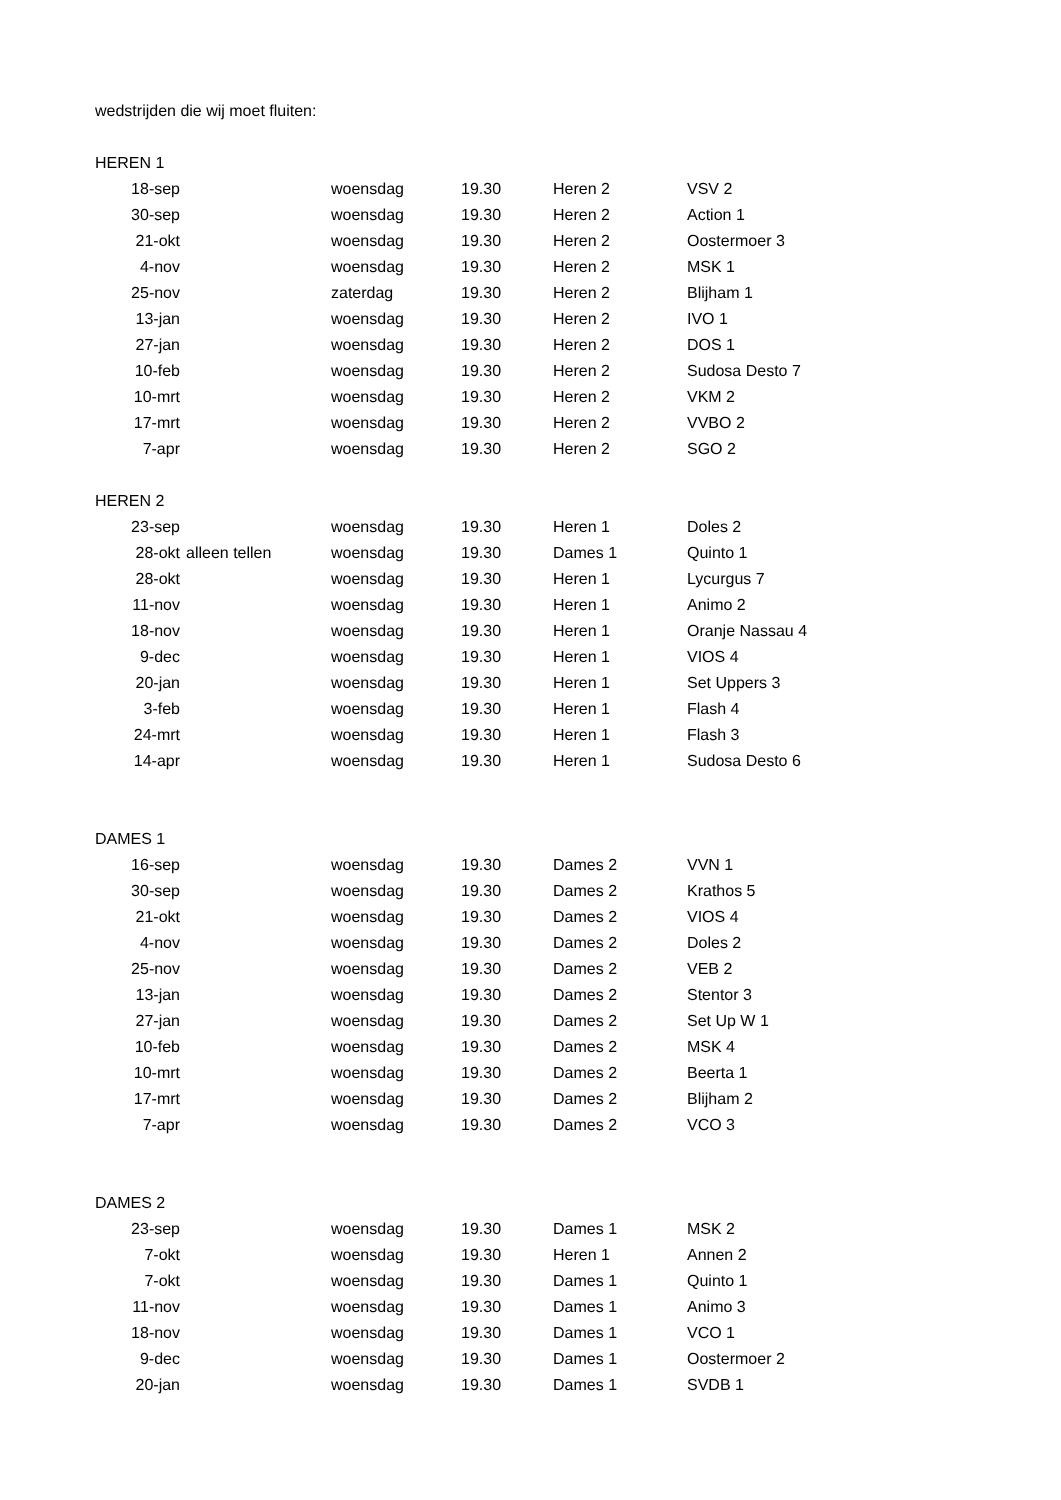| wedstrijden die wij moet fluiten: | | | | | |
| HEREN 1 | | | | | |
| 18-sep | | woensdag | 19.30 | Heren 2 | VSV 2 |
| 30-sep | | woensdag | 19.30 | Heren 2 | Action 1 |
| 21-okt | | woensdag | 19.30 | Heren 2 | Oostermoer 3 |
| 4-nov | | woensdag | 19.30 | Heren 2 | MSK 1 |
| 25-nov | | zaterdag | 19.30 | Heren 2 | Blijham 1 |
| 13-jan | | woensdag | 19.30 | Heren 2 | IVO 1 |
| 27-jan | | woensdag | 19.30 | Heren 2 | DOS 1 |
| 10-feb | | woensdag | 19.30 | Heren 2 | Sudosa Desto 7 |
| 10-mrt | | woensdag | 19.30 | Heren 2 | VKM 2 |
| 17-mrt | | woensdag | 19.30 | Heren 2 | VVBO 2 |
| 7-apr | | woensdag | 19.30 | Heren 2 | SGO 2 |
| HEREN 2 | | | | | |
| 23-sep | | woensdag | 19.30 | Heren 1 | Doles 2 |
| 28-okt | alleen tellen | woensdag | 19.30 | Dames 1 | Quinto 1 |
| 28-okt | | woensdag | 19.30 | Heren 1 | Lycurgus 7 |
| 11-nov | | woensdag | 19.30 | Heren 1 | Animo 2 |
| 18-nov | | woensdag | 19.30 | Heren 1 | Oranje Nassau 4 |
| 9-dec | | woensdag | 19.30 | Heren 1 | VIOS 4 |
| 20-jan | | woensdag | 19.30 | Heren 1 | Set Uppers 3 |
| 3-feb | | woensdag | 19.30 | Heren 1 | Flash 4 |
| 24-mrt | | woensdag | 19.30 | Heren 1 | Flash 3 |
| 14-apr | | woensdag | 19.30 | Heren 1 | Sudosa Desto 6 |
| DAMES 1 | | | | | |
| 16-sep | | woensdag | 19.30 | Dames 2 | VVN 1 |
| 30-sep | | woensdag | 19.30 | Dames 2 | Krathos 5 |
| 21-okt | | woensdag | 19.30 | Dames 2 | VIOS 4 |
| 4-nov | | woensdag | 19.30 | Dames 2 | Doles 2 |
| 25-nov | | woensdag | 19.30 | Dames 2 | VEB 2 |
| 13-jan | | woensdag | 19.30 | Dames 2 | Stentor 3 |
| 27-jan | | woensdag | 19.30 | Dames 2 | Set Up W 1 |
| 10-feb | | woensdag | 19.30 | Dames 2 | MSK 4 |
| 10-mrt | | woensdag | 19.30 | Dames 2 | Beerta 1 |
| 17-mrt | | woensdag | 19.30 | Dames 2 | Blijham 2 |
| 7-apr | | woensdag | 19.30 | Dames 2 | VCO 3 |
| DAMES 2 | | | | | |
| 23-sep | | woensdag | 19.30 | Dames 1 | MSK 2 |
| 7-okt | | woensdag | 19.30 | Heren 1 | Annen 2 |
| 7-okt | | woensdag | 19.30 | Dames 1 | Quinto 1 |
| 11-nov | | woensdag | 19.30 | Dames 1 | Animo 3 |
| 18-nov | | woensdag | 19.30 | Dames 1 | VCO 1 |
| 9-dec | | woensdag | 19.30 | Dames 1 | Oostermoer 2 |
| 20-jan | | woensdag | 19.30 | Dames 1 | SVDB 1 |